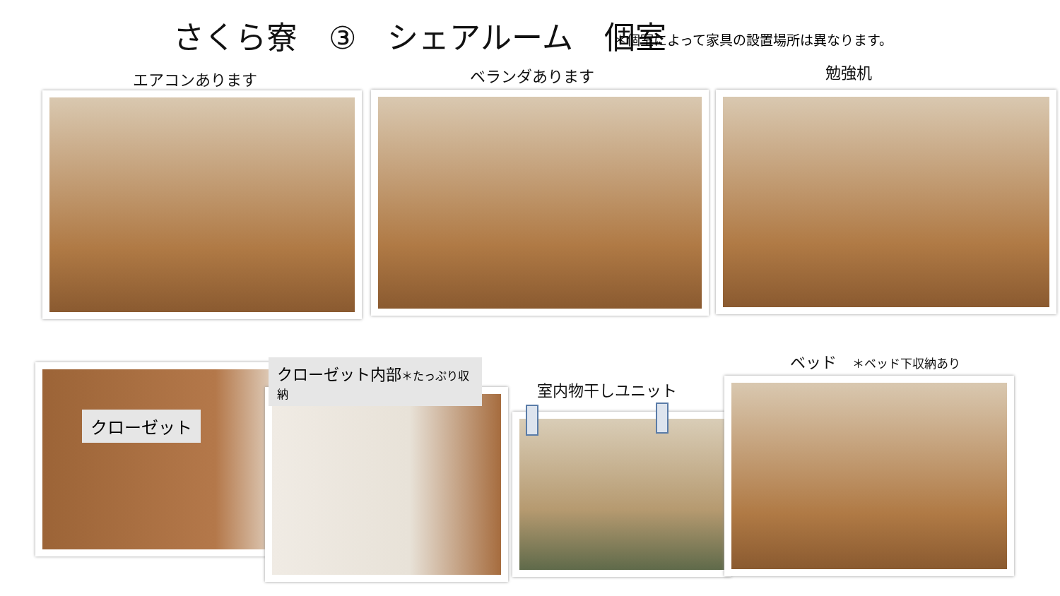さくら寮　③　シェアルーム　個室
＊個室によって家具の設置場所は異なります。
エアコンあります ベランダあります 勉強机
クローゼット
クローゼット内部＊たっぷり収納
室内物干しユニット
ベッド　＊ベッド下収納あり